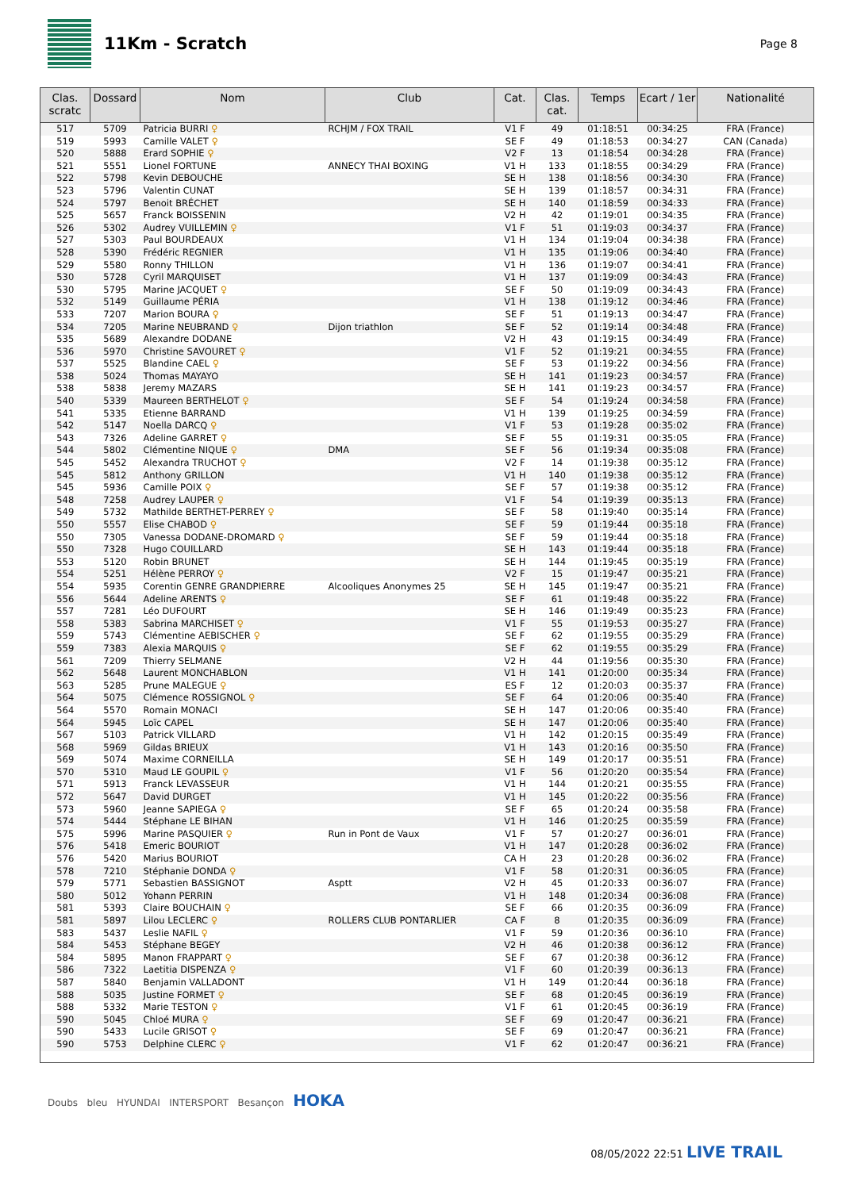11Km - Scratch
Page 8
| Clas. scratc | Dossard | Nom | Club | Cat. | Clas. cat. | Temps | Ecart / 1er | Nationalité |
| --- | --- | --- | --- | --- | --- | --- | --- | --- |
| 517 | 5709 | Patricia BURRI ♀ | RCHJM / FOX TRAIL | V1 F | 49 | 01:18:51 | 00:34:25 | FRA (France) |
| 519 | 5993 | Camille VALET ♀ | | SE F | 49 | 01:18:53 | 00:34:27 | CAN (Canada) |
| 520 | 5888 | Erard SOPHIE ♀ | | V2 F | 13 | 01:18:54 | 00:34:28 | FRA (France) |
| 521 | 5551 | Lionel FORTUNE | ANNECY THAI BOXING | V1 H | 133 | 01:18:55 | 00:34:29 | FRA (France) |
| 522 | 5798 | Kevin DEBOUCHE | | SE H | 138 | 01:18:56 | 00:34:30 | FRA (France) |
| 523 | 5796 | Valentin CUNAT | | SE H | 139 | 01:18:57 | 00:34:31 | FRA (France) |
| 524 | 5797 | Benoit BRÉCHET | | SE H | 140 | 01:18:59 | 00:34:33 | FRA (France) |
| 525 | 5657 | Franck BOISSENIN | | V2 H | 42 | 01:19:01 | 00:34:35 | FRA (France) |
| 526 | 5302 | Audrey VUILLEMIN ♀ | | V1 F | 51 | 01:19:03 | 00:34:37 | FRA (France) |
| 527 | 5303 | Paul BOURDEAUX | | V1 H | 134 | 01:19:04 | 00:34:38 | FRA (France) |
| 528 | 5390 | Frédéric REGNIER | | V1 H | 135 | 01:19:06 | 00:34:40 | FRA (France) |
| 529 | 5580 | Ronny THILLON | | V1 H | 136 | 01:19:07 | 00:34:41 | FRA (France) |
| 530 | 5728 | Cyril MARQUISET | | V1 H | 137 | 01:19:09 | 00:34:43 | FRA (France) |
| 530 | 5795 | Marine JACQUET ♀ | | SE F | 50 | 01:19:09 | 00:34:43 | FRA (France) |
| 532 | 5149 | Guillaume PÉRIA | | V1 H | 138 | 01:19:12 | 00:34:46 | FRA (France) |
| 533 | 7207 | Marion BOURA ♀ | | SE F | 51 | 01:19:13 | 00:34:47 | FRA (France) |
| 534 | 7205 | Marine NEUBRAND ♀ | Dijon triathlon | SE F | 52 | 01:19:14 | 00:34:48 | FRA (France) |
| 535 | 5689 | Alexandre DODANE | | V2 H | 43 | 01:19:15 | 00:34:49 | FRA (France) |
| 536 | 5970 | Christine SAVOURET ♀ | | V1 F | 52 | 01:19:21 | 00:34:55 | FRA (France) |
| 537 | 5525 | Blandine CAEL ♀ | | SE F | 53 | 01:19:22 | 00:34:56 | FRA (France) |
| 538 | 5024 | Thomas MAYAYO | | SE H | 141 | 01:19:23 | 00:34:57 | FRA (France) |
| 538 | 5838 | Jeremy MAZARS | | SE H | 141 | 01:19:23 | 00:34:57 | FRA (France) |
| 540 | 5339 | Maureen BERTHELOT ♀ | | SE F | 54 | 01:19:24 | 00:34:58 | FRA (France) |
| 541 | 5335 | Etienne BARRAND | | V1 H | 139 | 01:19:25 | 00:34:59 | FRA (France) |
| 542 | 5147 | Noella DARCQ ♀ | | V1 F | 53 | 01:19:28 | 00:35:02 | FRA (France) |
| 543 | 7326 | Adeline GARRET ♀ | | SE F | 55 | 01:19:31 | 00:35:05 | FRA (France) |
| 544 | 5802 | Clémentine NIQUE ♀ | DMA | SE F | 56 | 01:19:34 | 00:35:08 | FRA (France) |
| 545 | 5452 | Alexandra TRUCHOT ♀ | | V2 F | 14 | 01:19:38 | 00:35:12 | FRA (France) |
| 545 | 5812 | Anthony GRILLON | | V1 H | 140 | 01:19:38 | 00:35:12 | FRA (France) |
| 545 | 5936 | Camille POIX ♀ | | SE F | 57 | 01:19:38 | 00:35:12 | FRA (France) |
| 548 | 7258 | Audrey LAUPER ♀ | | V1 F | 54 | 01:19:39 | 00:35:13 | FRA (France) |
| 549 | 5732 | Mathilde BERTHET-PERREY ♀ | | SE F | 58 | 01:19:40 | 00:35:14 | FRA (France) |
| 550 | 5557 | Elise CHABOD ♀ | | SE F | 59 | 01:19:44 | 00:35:18 | FRA (France) |
| 550 | 7305 | Vanessa DODANE-DROMARD ♀ | | SE F | 59 | 01:19:44 | 00:35:18 | FRA (France) |
| 550 | 7328 | Hugo COUILLARD | | SE H | 143 | 01:19:44 | 00:35:18 | FRA (France) |
| 553 | 5120 | Robin BRUNET | | SE H | 144 | 01:19:45 | 00:35:19 | FRA (France) |
| 554 | 5251 | Hélène PERROY ♀ | | V2 F | 15 | 01:19:47 | 00:35:21 | FRA (France) |
| 554 | 5935 | Corentin GENRE GRANDPIERRE | Alcooliques Anonymes 25 | SE H | 145 | 01:19:47 | 00:35:21 | FRA (France) |
| 556 | 5644 | Adeline ARENTS ♀ | | SE F | 61 | 01:19:48 | 00:35:22 | FRA (France) |
| 557 | 7281 | Léo DUFOURT | | SE H | 146 | 01:19:49 | 00:35:23 | FRA (France) |
| 558 | 5383 | Sabrina MARCHISET ♀ | | V1 F | 55 | 01:19:53 | 00:35:27 | FRA (France) |
| 559 | 5743 | Clémentine AEBISCHER ♀ | | SE F | 62 | 01:19:55 | 00:35:29 | FRA (France) |
| 559 | 7383 | Alexia MARQUIS ♀ | | SE F | 62 | 01:19:55 | 00:35:29 | FRA (France) |
| 561 | 7209 | Thierry SELMANE | | V2 H | 44 | 01:19:56 | 00:35:30 | FRA (France) |
| 562 | 5648 | Laurent MONCHABLON | | V1 H | 141 | 01:20:00 | 00:35:34 | FRA (France) |
| 563 | 5285 | Prune MALEGUE ♀ | | ES F | 12 | 01:20:03 | 00:35:37 | FRA (France) |
| 564 | 5075 | Clémence ROSSIGNOL ♀ | | SE F | 64 | 01:20:06 | 00:35:40 | FRA (France) |
| 564 | 5570 | Romain MONACI | | SE H | 147 | 01:20:06 | 00:35:40 | FRA (France) |
| 564 | 5945 | Loïc CAPEL | | SE H | 147 | 01:20:06 | 00:35:40 | FRA (France) |
| 567 | 5103 | Patrick VILLARD | | V1 H | 142 | 01:20:15 | 00:35:49 | FRA (France) |
| 568 | 5969 | Gildas BRIEUX | | V1 H | 143 | 01:20:16 | 00:35:50 | FRA (France) |
| 569 | 5074 | Maxime CORNEILLA | | SE H | 149 | 01:20:17 | 00:35:51 | FRA (France) |
| 570 | 5310 | Maud LE GOUPIL ♀ | | V1 F | 56 | 01:20:20 | 00:35:54 | FRA (France) |
| 571 | 5913 | Franck LEVASSEUR | | V1 H | 144 | 01:20:21 | 00:35:55 | FRA (France) |
| 572 | 5647 | David DURGET | | V1 H | 145 | 01:20:22 | 00:35:56 | FRA (France) |
| 573 | 5960 | Jeanne SAPIEGA ♀ | | SE F | 65 | 01:20:24 | 00:35:58 | FRA (France) |
| 574 | 5444 | Stéphane LE BIHAN | | V1 H | 146 | 01:20:25 | 00:35:59 | FRA (France) |
| 575 | 5996 | Marine PASQUIER ♀ | Run in Pont de Vaux | V1 F | 57 | 01:20:27 | 00:36:01 | FRA (France) |
| 576 | 5418 | Emeric BOURIOT | | V1 H | 147 | 01:20:28 | 00:36:02 | FRA (France) |
| 576 | 5420 | Marius BOURIOT | | CA H | 23 | 01:20:28 | 00:36:02 | FRA (France) |
| 578 | 7210 | Stéphanie DONDA ♀ | | V1 F | 58 | 01:20:31 | 00:36:05 | FRA (France) |
| 579 | 5771 | Sebastien BASSIGNOT | Asptt | V2 H | 45 | 01:20:33 | 00:36:07 | FRA (France) |
| 580 | 5012 | Yohann PERRIN | | V1 H | 148 | 01:20:34 | 00:36:08 | FRA (France) |
| 581 | 5393 | Claire BOUCHAIN ♀ | | SE F | 66 | 01:20:35 | 00:36:09 | FRA (France) |
| 581 | 5897 | Lilou LECLERC ♀ | ROLLERS CLUB PONTARLIER | CA F | 8 | 01:20:35 | 00:36:09 | FRA (France) |
| 583 | 5437 | Leslie NAFIL ♀ | | V1 F | 59 | 01:20:36 | 00:36:10 | FRA (France) |
| 584 | 5453 | Stéphane BEGEY | | V2 H | 46 | 01:20:38 | 00:36:12 | FRA (France) |
| 584 | 5895 | Manon FRAPPART ♀ | | SE F | 67 | 01:20:38 | 00:36:12 | FRA (France) |
| 586 | 7322 | Laetitia DISPENZA ♀ | | V1 F | 60 | 01:20:39 | 00:36:13 | FRA (France) |
| 587 | 5840 | Benjamin VALLADONT | | V1 H | 149 | 01:20:44 | 00:36:18 | FRA (France) |
| 588 | 5035 | Justine FORMET ♀ | | SE F | 68 | 01:20:45 | 00:36:19 | FRA (France) |
| 588 | 5332 | Marie TESTON ♀ | | V1 F | 61 | 01:20:45 | 00:36:19 | FRA (France) |
| 590 | 5045 | Chloé MURA ♀ | | SE F | 69 | 01:20:47 | 00:36:21 | FRA (France) |
| 590 | 5433 | Lucile GRISOT ♀ | | SE F | 69 | 01:20:47 | 00:36:21 | FRA (France) |
| 590 | 5753 | Delphine CLERC ♀ | | V1 F | 62 | 01:20:47 | 00:36:21 | FRA (France) |
Doubs bleu HYUNDAI INTERSPORT Besançon HOKA
08/05/2022 22:51 LIVE TRAIL